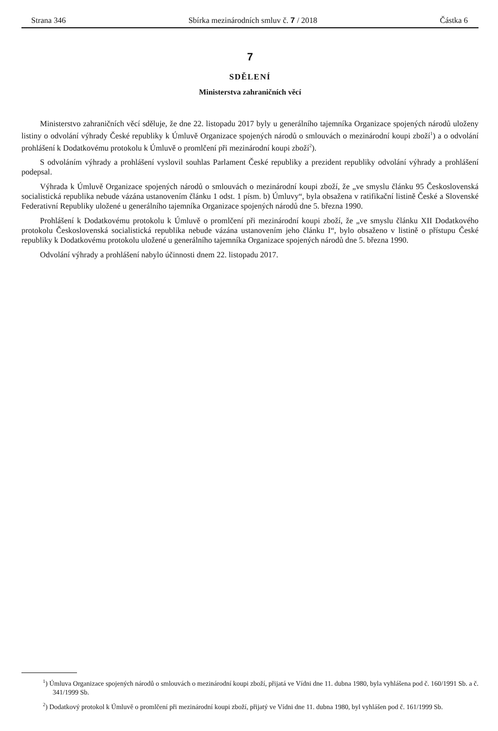Strana 346 Sbírka mezinárodních smluv č. 7 / 2018 Částka 6
7
SDĚLENÍ
Ministerstva zahraničních věcí
Ministerstvo zahraničních věcí sděluje, že dne 22. listopadu 2017 byly u generálního tajemníka Organizace spojených národů uloženy listiny o odvolání výhrady České republiky k Úmluvě Organizace spojených národů o smlouvách o mezinárodní koupi zboží<sup>1</sup>) a o odvolání prohlášení k Dodatkovému protokolu k Úmluvě o promlčení při mezinárodní koupi zboží<sup>2</sup>).
S odvoláním výhrady a prohlášení vyslovil souhlas Parlament České republiky a prezident republiky odvolání výhrady a prohlášení podepsal.
Výhrada k Úmluvě Organizace spojených národů o smlouvách o mezinárodní koupi zboží, že „ve smyslu článku 95 Československá socialistická republika nebude vázána ustanovením článku 1 odst. 1 písm. b) Úmluvy“, byla obsažena v ratifikační listině České a Slovenské Federativní Republiky uložené u generálního tajemníka Organizace spojených národů dne 5. března 1990.
Prohlášení k Dodatkovému protokolu k Úmluvě o promlčení při mezinárodní koupi zboží, že „ve smyslu článku XII Dodatkového protokolu Československá socialistická republika nebude vázána ustanovením jeho článku I“, bylo obsaženo v listině o přístupu České republiky k Dodatkovému protokolu uložené u generálního tajemníka Organizace spojených národů dne 5. března 1990.
Odvolání výhrady a prohlášení nabylo účinnosti dnem 22. listopadu 2017.
<sup>1</sup>) Úmluva Organizace spojených národů o smlouvách o mezinárodní koupi zboží, přijatá ve Vídni dne 11. dubna 1980, byla vyhlášena pod č. 160/1991 Sb. a č. 341/1999 Sb.
<sup>2</sup>) Dodatkový protokol k Úmluvě o promlčení při mezinárodní koupi zboží, přijatý ve Vídni dne 11. dubna 1980, byl vyhlášen pod č. 161/1999 Sb.